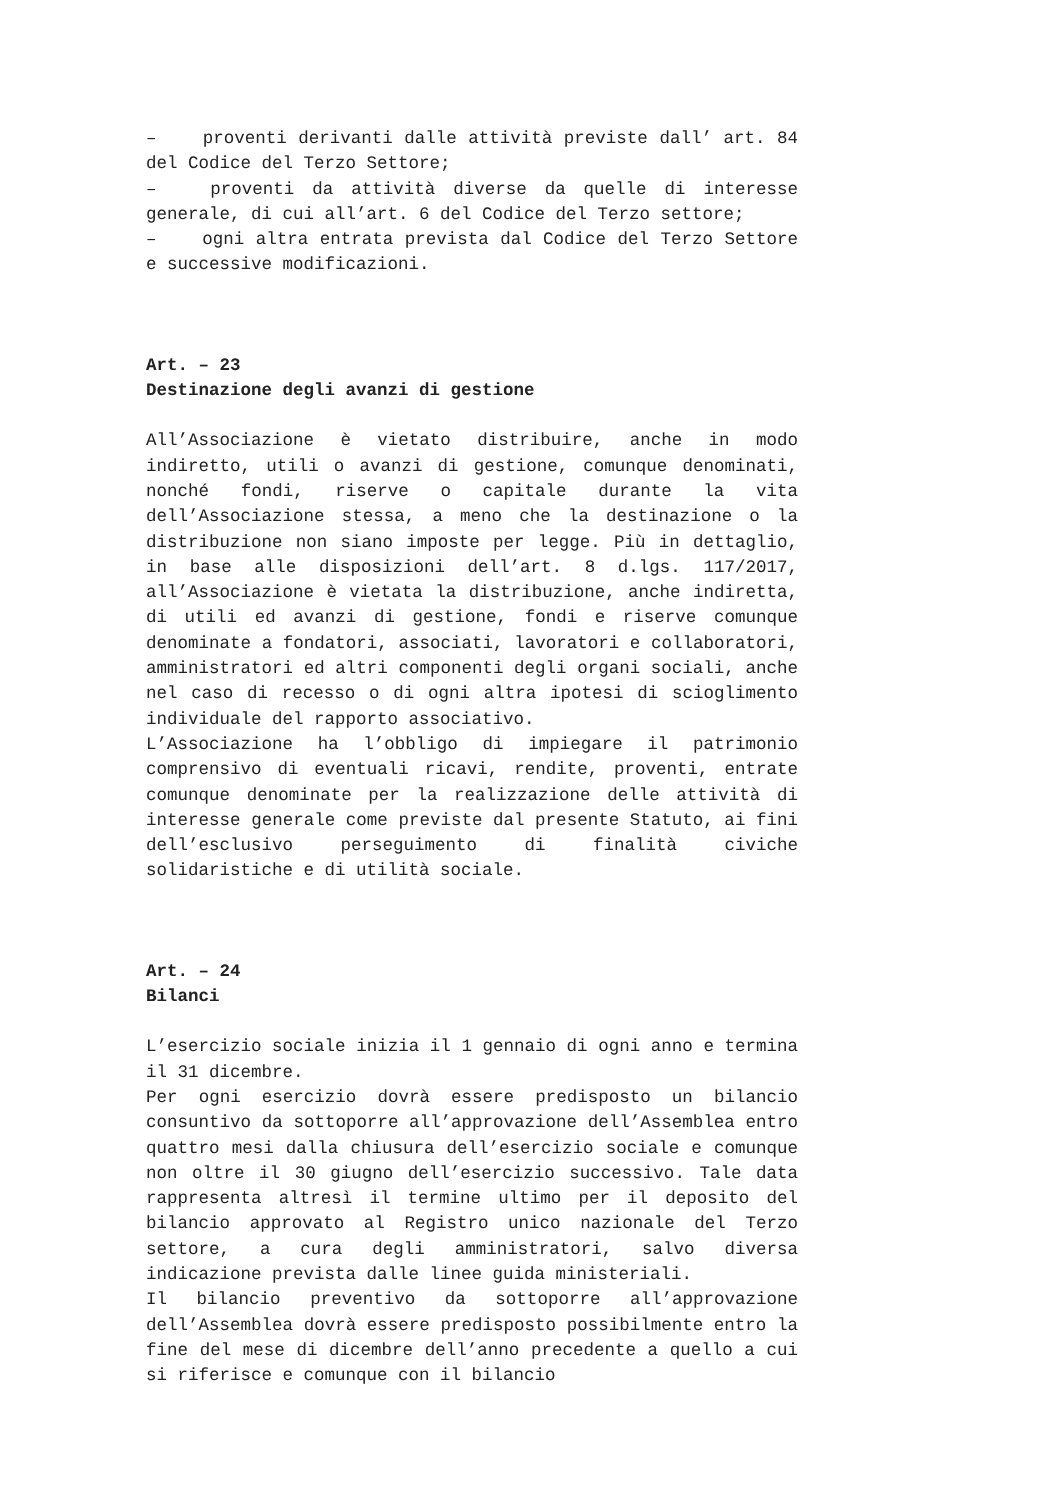– proventi derivanti dalle attività previste dall’ art. 84 del Codice del Terzo Settore;
– proventi da attività diverse da quelle di interesse generale, di cui all’art. 6 del Codice del Terzo settore;
– ogni altra entrata prevista dal Codice del Terzo Settore e successive modificazioni.
Art. – 23
Destinazione degli avanzi di gestione
All’Associazione è vietato distribuire, anche in modo indiretto, utili o avanzi di gestione, comunque denominati, nonché fondi, riserve o capitale durante la vita dell’Associazione stessa, a meno che la destinazione o la distribuzione non siano imposte per legge. Più in dettaglio, in base alle disposizioni dell’art. 8 d.lgs. 117/2017, all’Associazione è vietata la distribuzione, anche indiretta, di utili ed avanzi di gestione, fondi e riserve comunque denominate a fondatori, associati, lavoratori e collaboratori, amministratori ed altri componenti degli organi sociali, anche nel caso di recesso o di ogni altra ipotesi di scioglimento individuale del rapporto associativo.
L’Associazione ha l’obbligo di impiegare il patrimonio comprensivo di eventuali ricavi, rendite, proventi, entrate comunque denominate per la realizzazione delle attività di interesse generale come previste dal presente Statuto, ai fini dell’esclusivo perseguimento di finalità civiche solidaristiche e di utilità sociale.
Art. – 24
Bilanci
L’esercizio sociale inizia il 1 gennaio di ogni anno e termina il 31 dicembre.
Per ogni esercizio dovrà essere predisposto un bilancio consuntivo da sottoporre all’approvazione dell’Assemblea entro quattro mesi dalla chiusura dell’esercizio sociale e comunque non oltre il 30 giugno dell’esercizio successivo. Tale data rappresenta altresì il termine ultimo per il deposito del bilancio approvato al Registro unico nazionale del Terzo settore, a cura degli amministratori, salvo diversa indicazione prevista dalle linee guida ministeriali.
Il bilancio preventivo da sottoporre all’approvazione dell’Assemblea dovrà essere predisposto possibilmente entro la fine del mese di dicembre dell’anno precedente a quello a cui si riferisce e comunque con il bilancio